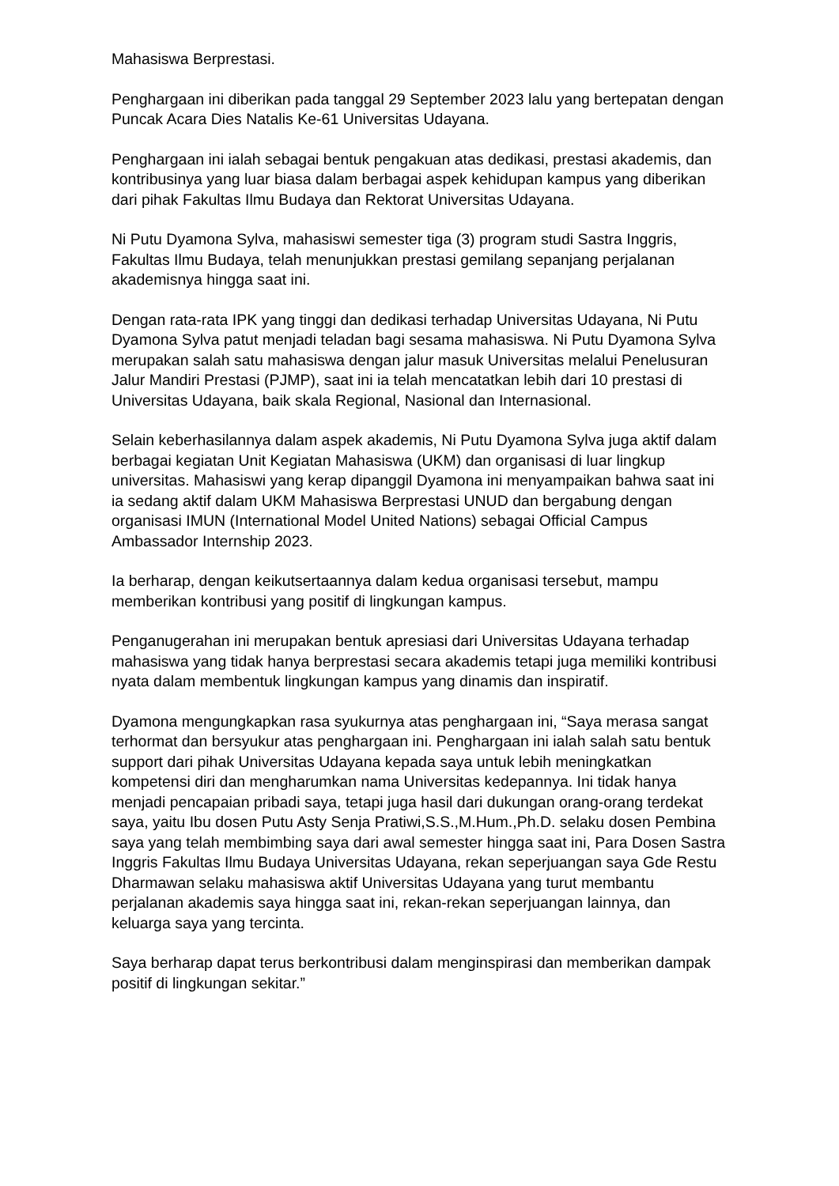Mahasiswa Berprestasi.
Penghargaan ini diberikan pada tanggal 29 September 2023 lalu yang bertepatan dengan Puncak Acara Dies Natalis Ke-61 Universitas Udayana.
Penghargaan ini ialah sebagai bentuk pengakuan atas dedikasi, prestasi akademis, dan kontribusinya yang luar biasa dalam berbagai aspek kehidupan kampus yang diberikan dari pihak Fakultas Ilmu Budaya dan Rektorat Universitas Udayana.
Ni Putu Dyamona Sylva, mahasiswi semester tiga (3) program studi Sastra Inggris, Fakultas Ilmu Budaya, telah menunjukkan prestasi gemilang sepanjang perjalanan akademisnya hingga saat ini.
Dengan rata-rata IPK yang tinggi dan dedikasi terhadap Universitas Udayana, Ni Putu Dyamona Sylva patut menjadi teladan bagi sesama mahasiswa. Ni Putu Dyamona Sylva merupakan salah satu mahasiswa dengan jalur masuk Universitas melalui Penelusuran Jalur Mandiri Prestasi (PJMP), saat ini ia telah mencatatkan lebih dari 10 prestasi di Universitas Udayana, baik skala Regional, Nasional dan Internasional.
Selain keberhasilannya dalam aspek akademis, Ni Putu Dyamona Sylva juga aktif dalam berbagai kegiatan Unit Kegiatan Mahasiswa (UKM) dan organisasi di luar lingkup universitas. Mahasiswi yang kerap dipanggil Dyamona ini menyampaikan bahwa saat ini ia sedang aktif dalam UKM Mahasiswa Berprestasi UNUD dan bergabung dengan organisasi IMUN (International Model United Nations) sebagai Official Campus Ambassador Internship 2023.
Ia berharap, dengan keikutsertaannya dalam kedua organisasi tersebut, mampu memberikan kontribusi yang positif di lingkungan kampus.
Penganugerahan ini merupakan bentuk apresiasi dari Universitas Udayana terhadap mahasiswa yang tidak hanya berprestasi secara akademis tetapi juga memiliki kontribusi nyata dalam membentuk lingkungan kampus yang dinamis dan inspiratif.
Dyamona mengungkapkan rasa syukurnya atas penghargaan ini, “Saya merasa sangat terhormat dan bersyukur atas penghargaan ini. Penghargaan ini ialah salah satu bentuk support dari pihak Universitas Udayana kepada saya untuk lebih meningkatkan kompetensi diri dan mengharumkan nama Universitas kedepannya. Ini tidak hanya menjadi pencapaian pribadi saya, tetapi juga hasil dari dukungan orang-orang terdekat saya, yaitu Ibu dosen Putu Asty Senja Pratiwi,S.S.,M.Hum.,Ph.D. selaku dosen Pembina saya yang telah membimbing saya dari awal semester hingga saat ini, Para Dosen Sastra Inggris Fakultas Ilmu Budaya Universitas Udayana, rekan seperjuangan saya Gde Restu Dharmawan selaku mahasiswa aktif Universitas Udayana yang turut membantu perjalanan akademis saya hingga saat ini, rekan-rekan seperjuangan lainnya, dan keluarga saya yang tercinta.
Saya berharap dapat terus berkontribusi dalam menginspirasi dan memberikan dampak positif di lingkungan sekitar.”